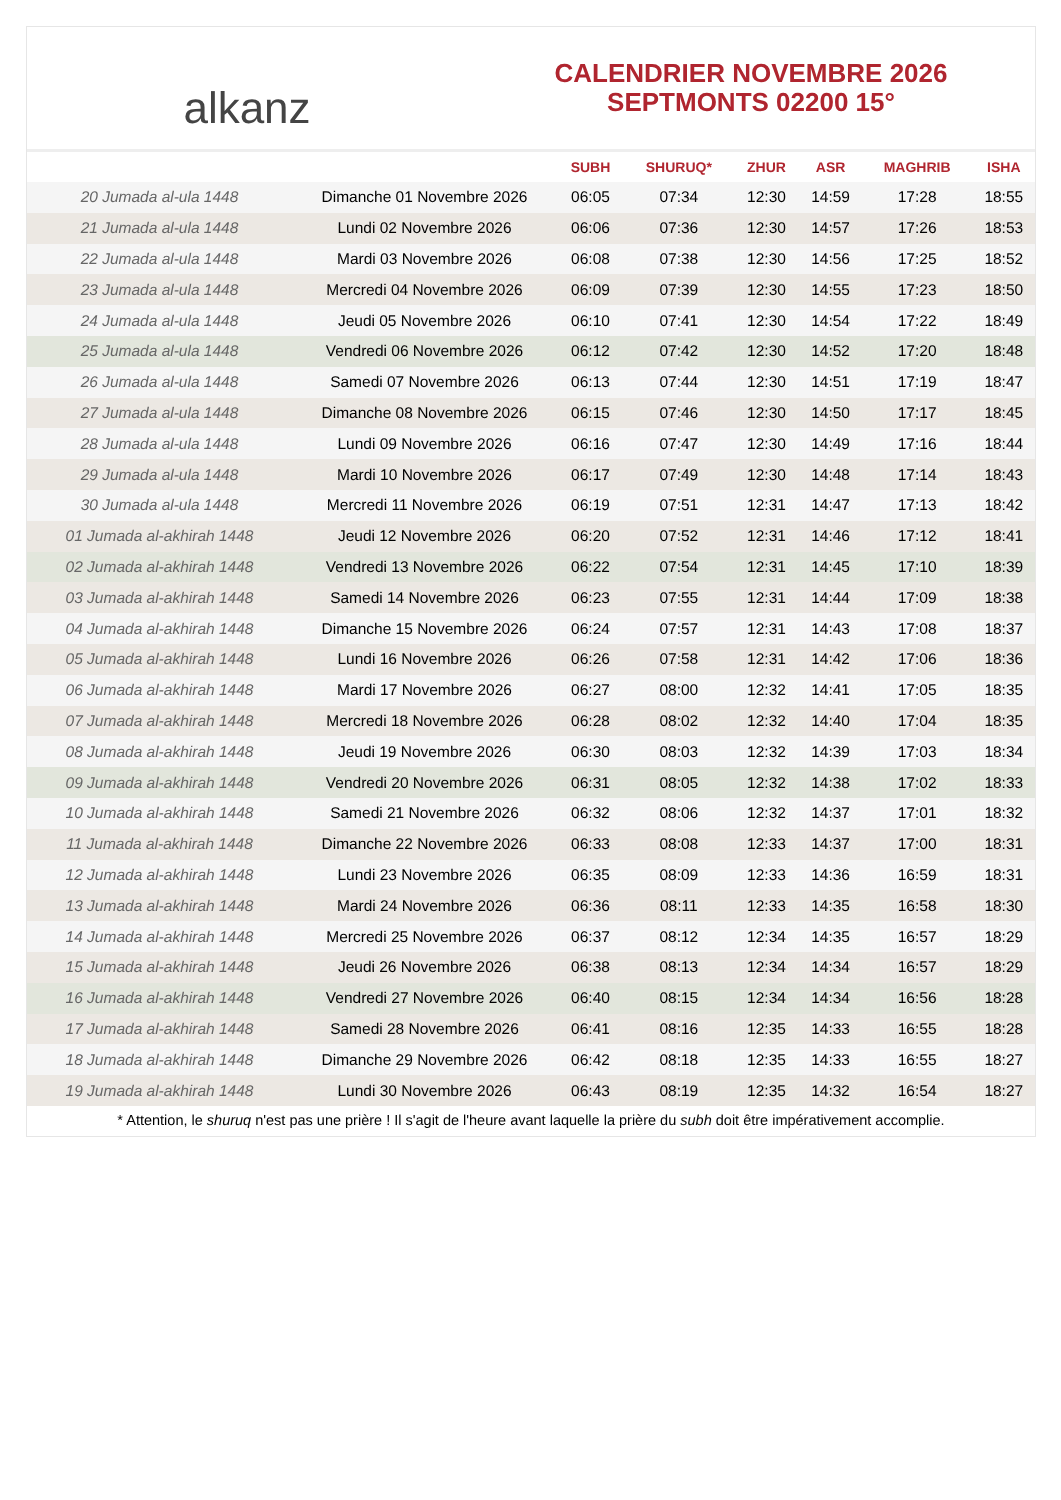alkanz
CALENDRIER NOVEMBRE 2026
SEPTMONTS 02200 15°
| | | SUBH | SHURUQ* | ZHUR | ASR | MAGHRIB | ISHA |
| --- | --- | --- | --- | --- | --- | --- | --- |
| 20 Jumada al-ula 1448 | Dimanche 01 Novembre 2026 | 06:05 | 07:34 | 12:30 | 14:59 | 17:28 | 18:55 |
| 21 Jumada al-ula 1448 | Lundi 02 Novembre 2026 | 06:06 | 07:36 | 12:30 | 14:57 | 17:26 | 18:53 |
| 22 Jumada al-ula 1448 | Mardi 03 Novembre 2026 | 06:08 | 07:38 | 12:30 | 14:56 | 17:25 | 18:52 |
| 23 Jumada al-ula 1448 | Mercredi 04 Novembre 2026 | 06:09 | 07:39 | 12:30 | 14:55 | 17:23 | 18:50 |
| 24 Jumada al-ula 1448 | Jeudi 05 Novembre 2026 | 06:10 | 07:41 | 12:30 | 14:54 | 17:22 | 18:49 |
| 25 Jumada al-ula 1448 | Vendredi 06 Novembre 2026 | 06:12 | 07:42 | 12:30 | 14:52 | 17:20 | 18:48 |
| 26 Jumada al-ula 1448 | Samedi 07 Novembre 2026 | 06:13 | 07:44 | 12:30 | 14:51 | 17:19 | 18:47 |
| 27 Jumada al-ula 1448 | Dimanche 08 Novembre 2026 | 06:15 | 07:46 | 12:30 | 14:50 | 17:17 | 18:45 |
| 28 Jumada al-ula 1448 | Lundi 09 Novembre 2026 | 06:16 | 07:47 | 12:30 | 14:49 | 17:16 | 18:44 |
| 29 Jumada al-ula 1448 | Mardi 10 Novembre 2026 | 06:17 | 07:49 | 12:30 | 14:48 | 17:14 | 18:43 |
| 30 Jumada al-ula 1448 | Mercredi 11 Novembre 2026 | 06:19 | 07:51 | 12:31 | 14:47 | 17:13 | 18:42 |
| 01 Jumada al-akhirah 1448 | Jeudi 12 Novembre 2026 | 06:20 | 07:52 | 12:31 | 14:46 | 17:12 | 18:41 |
| 02 Jumada al-akhirah 1448 | Vendredi 13 Novembre 2026 | 06:22 | 07:54 | 12:31 | 14:45 | 17:10 | 18:39 |
| 03 Jumada al-akhirah 1448 | Samedi 14 Novembre 2026 | 06:23 | 07:55 | 12:31 | 14:44 | 17:09 | 18:38 |
| 04 Jumada al-akhirah 1448 | Dimanche 15 Novembre 2026 | 06:24 | 07:57 | 12:31 | 14:43 | 17:08 | 18:37 |
| 05 Jumada al-akhirah 1448 | Lundi 16 Novembre 2026 | 06:26 | 07:58 | 12:31 | 14:42 | 17:06 | 18:36 |
| 06 Jumada al-akhirah 1448 | Mardi 17 Novembre 2026 | 06:27 | 08:00 | 12:32 | 14:41 | 17:05 | 18:35 |
| 07 Jumada al-akhirah 1448 | Mercredi 18 Novembre 2026 | 06:28 | 08:02 | 12:32 | 14:40 | 17:04 | 18:35 |
| 08 Jumada al-akhirah 1448 | Jeudi 19 Novembre 2026 | 06:30 | 08:03 | 12:32 | 14:39 | 17:03 | 18:34 |
| 09 Jumada al-akhirah 1448 | Vendredi 20 Novembre 2026 | 06:31 | 08:05 | 12:32 | 14:38 | 17:02 | 18:33 |
| 10 Jumada al-akhirah 1448 | Samedi 21 Novembre 2026 | 06:32 | 08:06 | 12:32 | 14:37 | 17:01 | 18:32 |
| 11 Jumada al-akhirah 1448 | Dimanche 22 Novembre 2026 | 06:33 | 08:08 | 12:33 | 14:37 | 17:00 | 18:31 |
| 12 Jumada al-akhirah 1448 | Lundi 23 Novembre 2026 | 06:35 | 08:09 | 12:33 | 14:36 | 16:59 | 18:31 |
| 13 Jumada al-akhirah 1448 | Mardi 24 Novembre 2026 | 06:36 | 08:11 | 12:33 | 14:35 | 16:58 | 18:30 |
| 14 Jumada al-akhirah 1448 | Mercredi 25 Novembre 2026 | 06:37 | 08:12 | 12:34 | 14:35 | 16:57 | 18:29 |
| 15 Jumada al-akhirah 1448 | Jeudi 26 Novembre 2026 | 06:38 | 08:13 | 12:34 | 14:34 | 16:57 | 18:29 |
| 16 Jumada al-akhirah 1448 | Vendredi 27 Novembre 2026 | 06:40 | 08:15 | 12:34 | 14:34 | 16:56 | 18:28 |
| 17 Jumada al-akhirah 1448 | Samedi 28 Novembre 2026 | 06:41 | 08:16 | 12:35 | 14:33 | 16:55 | 18:28 |
| 18 Jumada al-akhirah 1448 | Dimanche 29 Novembre 2026 | 06:42 | 08:18 | 12:35 | 14:33 | 16:55 | 18:27 |
| 19 Jumada al-akhirah 1448 | Lundi 30 Novembre 2026 | 06:43 | 08:19 | 12:35 | 14:32 | 16:54 | 18:27 |
* Attention, le shuruq n'est pas une prière ! Il s'agit de l'heure avant laquelle la prière du subh doit être impérativement accomplie.